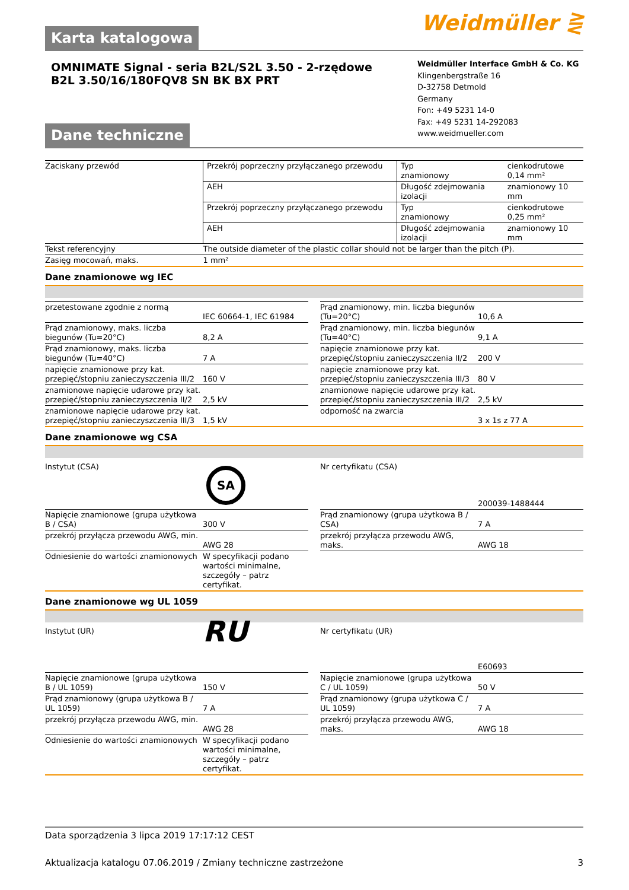Weidmüller ⋛
Karta katalogowa
OMNIMATE Signal - seria B2L/S2L 3.50 - 2-rzędowe
B2L 3.50/16/180FQV8 SN BK BX PRT
Dane techniczne
Weidmüller Interface GmbH & Co. KG
Klingenbergstraße 16
D-32758 Detmold
Germany
Fon: +49 5231 14-0
Fax: +49 5231 14-292083
www.weidmueller.com
| Zaciskany przewód | Przekrój poprzeczny przyłączanego przewodu | Typ znamionowy | cienkodrutowe 0,14 mm² |
| | AEH | Długość zdejmowania izolacji | znamionowy 10 mm |
| | Przekrój poprzeczny przyłączanego przewodu | Typ znamionowy | cienkodrutowe 0,25 mm² |
| | AEH | Długość zdejmowania izolacji | znamionowy 10 mm |
| Tekst referencyjny | The outside diameter of the plastic collar should not be larger than the pitch (P). | | |
| Zasięg mocowań, maks. | 1 mm² | | |
Dane znamionowe wg IEC
| przetestowane zgodnie z normą | IEC 60664-1, IEC 61984 | | Prąd znamionowy, min. liczba biegunów (Tu=20°C) | 10,6 A |
| Prąd znamionowy, maks. liczba biegunów (Tu=20°C) | 8,2 A | | Prąd znamionowy, min. liczba biegunów (Tu=40°C) | 9,1 A |
| Prąd znamionowy, maks. liczba biegunów (Tu=40°C) | 7 A | | napięcie znamionowe przy kat. przepięć/stopniu zanieczyszczenia II/2 | 200 V |
| napięcie znamionowe przy kat. przepięć/stopniu zanieczyszczenia III/2 | 160 V | | napięcie znamionowe przy kat. przepięć/stopniu zanieczyszczenia III/3 | 80 V |
| znamionowe napięcie udarowe przy kat. przepięć/stopniu zanieczyszczenia II/2 | 2,5 kV | | znamionowe napięcie udarowe przy kat. przepięć/stopniu zanieczyszczenia III/2 | 2,5 kV |
| znamionowe napięcie udarowe przy kat. przepięć/stopniu zanieczyszczenia III/3 | 1,5 kV | | odporność na zwarcia | 3 x 1s z 77 A |
Dane znamionowe wg CSA
| Instytut (CSA) | SA | | Nr certyfikatu (CSA) | 200039-1488444 |
| Napięcie znamionowe (grupa użytkowa B / CSA) | 300 V | | Prąd znamionowy (grupa użytkowa B / CSA) | 7 A |
| przekrój przyłącza przewodu AWG, min. | AWG 28 | | przekrój przyłącza przewodu AWG, maks. | AWG 18 |
| Odniesienie do wartości znamionowych | W specyfikacji podano wartości minimalne, szczegóły – patrz certyfikat. | | | |
Dane znamionowe wg UL 1059
| Instytut (UR) | RU | | Nr certyfikatu (UR) | E60693 |
| Napięcie znamionowe (grupa użytkowa B / UL 1059) | 150 V | | Napięcie znamionowe (grupa użytkowa C / UL 1059) | 50 V |
| Prąd znamionowy (grupa użytkowa B / UL 1059) | 7 A | | Prąd znamionowy (grupa użytkowa C / UL 1059) | 7 A |
| przekrój przyłącza przewodu AWG, min. | AWG 28 | | przekrój przyłącza przewodu AWG, maks. | AWG 18 |
| Odniesienie do wartości znamionowych | W specyfikacji podano wartości minimalne, szczegóły – patrz certyfikat. | | | |
Data sporządzenia 3 lipca 2019 17:17:12 CEST
Aktualizacja katalogu 07.06.2019 / Zmiany techniczne zastrzeżone 3